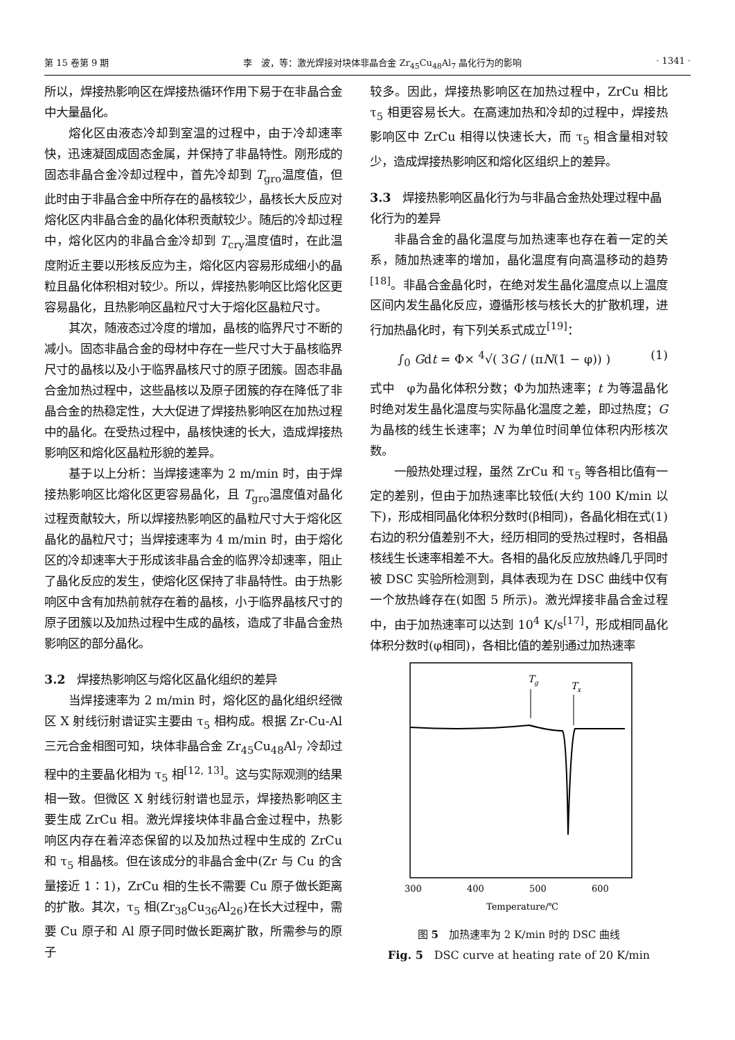第 15 卷第 9 期 李　波，等：激光焊接对块体非晶合金 Zr<sub>45</sub>Cu<sub>48</sub>Al<sub>7</sub> 晶化行为的影响 · 1341 ·
所以，焊接热影响区在焊接热循环作用下易于在非晶合金中大量晶化。
熔化区由液态冷却到室温的过程中，由于冷却速率快，迅速凝固成固态金属，并保持了非晶特性。刚形成的固态非晶合金冷却过程中，首先冷却到 T<sub>gro</sub>温度值，但此时由于非晶合金中所存在的晶核较少，晶核长大反应对熔化区内非晶合金的晶化体积贡献较少。随后的冷却过程中，熔化区内的非晶合金冷却到 T<sub>cry</sub>温度值时，在此温度附近主要以形核反应为主，熔化区内容易形成细小的晶粒且晶化体积相对较少。所以，焊接热影响区比熔化区更容易晶化，且热影响区晶粒尺寸大于熔化区晶粒尺寸。
其次，随液态过冷度的增加，晶核的临界尺寸不断的减小。固态非晶合金的母材中存在一些尺寸大于晶核临界尺寸的晶核以及小于临界晶核尺寸的原子团簇。固态非晶合金加热过程中，这些晶核以及原子团簇的存在降低了非晶合金的热稳定性，大大促进了焊接热影响区在加热过程中的晶化。在受热过程中，晶核快速的长大，造成焊接热影响区和熔化区晶粒形貌的差异。
基于以上分析：当焊接速率为 2 m/min 时，由于焊接热影响区比熔化区更容易晶化，且 T<sub>gro</sub>温度值对晶化过程贡献较大，所以焊接热影响区的晶粒尺寸大于熔化区晶化的晶粒尺寸；当焊接速率为 4 m/min 时，由于熔化区的冷却速率大于形成该非晶合金的临界冷却速率，阻止了晶化反应的发生，使熔化区保持了非晶特性。由于热影响区中含有加热前就存在着的晶核，小于临界晶核尺寸的原子团簇以及加热过程中生成的晶核，造成了非晶合金热影响区的部分晶化。
3.2　焊接热影响区与熔化区晶化组织的差异
当焊接速率为 2 m/min 时，熔化区的晶化组织经微区 X 射线衍射谱证实主要由 τ<sub>5</sub> 相构成。根据 Zr-Cu-Al 三元合金相图可知，块体非晶合金 Zr<sub>45</sub>Cu<sub>48</sub>Al<sub>7</sub> 冷却过程中的主要晶化相为 τ<sub>5</sub> 相<sup>[12, 13]</sup>。这与实际观测的结果相一致。但微区 X 射线衍射谱也显示，焊接热影响区主要生成 ZrCu 相。激光焊接块体非晶合金过程中，热影响区内存在着淬态保留的以及加热过程中生成的 ZrCu 和 τ<sub>5</sub> 相晶核。但在该成分的非晶合金中(Zr 与 Cu 的含量接近 1∶1)，ZrCu 相的生长不需要 Cu 原子做长距离的扩散。其次，τ<sub>5</sub> 相(Zr<sub>38</sub>Cu<sub>36</sub>Al<sub>26</sub>)在长大过程中，需要 Cu 原子和 Al 原子同时做长距离扩散，所需参与的原子
较多。因此，焊接热影响区在加热过程中，ZrCu 相比 τ<sub>5</sub> 相更容易长大。在高速加热和冷却的过程中，焊接热影响区中 ZrCu 相得以快速长大，而 τ<sub>5</sub> 相含量相对较少，造成焊接热影响区和熔化区组织上的差异。
3.3　焊接热影响区晶化行为与非晶合金热处理过程中晶化行为的差异
非晶合金的晶化温度与加热速率也存在着一定的关系，随加热速率的增加，晶化温度有向高温移动的趋势<sup>[18]</sup>。非晶合金晶化时，在绝对发生晶化温度点以上温度区间内发生晶化反应，遵循形核与核长大的扩散机理，进行加热晶化时，有下列关系式成立<sup>[19]</sup>：
∫<sub>0</sub> Gdt = Φ× <sup>4</sup>√( 3G / (πN(1 − φ)) ) (1)
式中　φ为晶化体积分数；Φ为加热速率；t 为等温晶化时绝对发生晶化温度与实际晶化温度之差，即过热度；G 为晶核的线生长速率；N 为单位时间单位体积内形核次数。
一般热处理过程，虽然 ZrCu 和 τ<sub>5</sub> 等各相比值有一定的差别，但由于加热速率比较低(大约 100 K/min 以下)，形成相同晶化体积分数时(β相同)，各晶化相在式(1)右边的积分值差别不大，经历相同的受热过程时，各相晶核线生长速率相差不大。各相的晶化反应放热峰几乎同时被 DSC 实验所检测到，具体表现为在 DSC 曲线中仅有一个放热峰存在(如图 5 所示)。激光焊接非晶合金过程中，由于加热速率可以达到 10<sup>4</sup> K/s<sup>[17]</sup>，形成相同晶化体积分数时(φ相同)，各相比值的差别通过加热速率
Tg
Tx
300
400
500
600
Temperature/℃
图 5　加热速率为 2 K/min 时的 DSC 曲线
Fig. 5　DSC curve at heating rate of 20 K/min